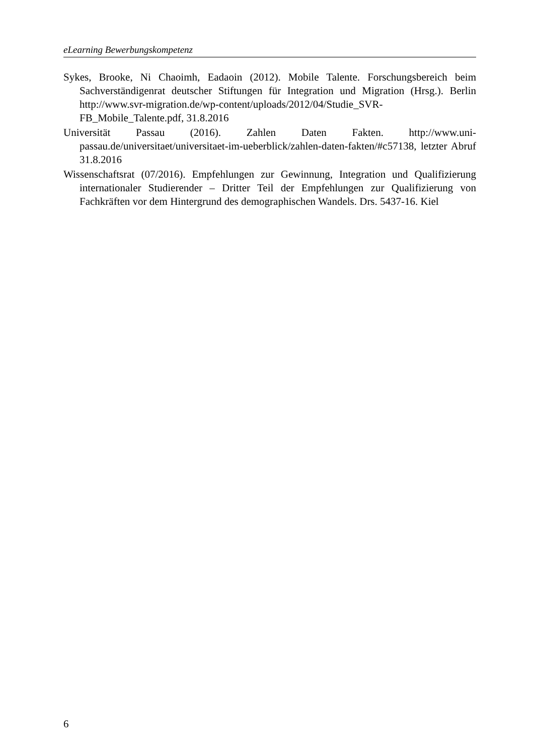eLearning Bewerbungskompetenz
Sykes, Brooke, Ni Chaoimh, Eadaoin (2012). Mobile Talente. Forschungsbereich beim Sachverständigenrat deutscher Stiftungen für Integration und Migration (Hrsg.). Berlin http://www.svr-migration.de/wp-content/uploads/2012/04/Studie_SVR-FB_Mobile_Talente.pdf, 31.8.2016
Universität Passau (2016). Zahlen Daten Fakten. http://www.uni-passau.de/universitaet/universitaet-im-ueberblick/zahlen-daten-fakten/#c57138, letzter Abruf 31.8.2016
Wissenschaftsrat (07/2016). Empfehlungen zur Gewinnung, Integration und Qualifizierung internationaler Studierender – Dritter Teil der Empfehlungen zur Qualifizierung von Fachkräften vor dem Hintergrund des demographischen Wandels. Drs. 5437-16. Kiel
6